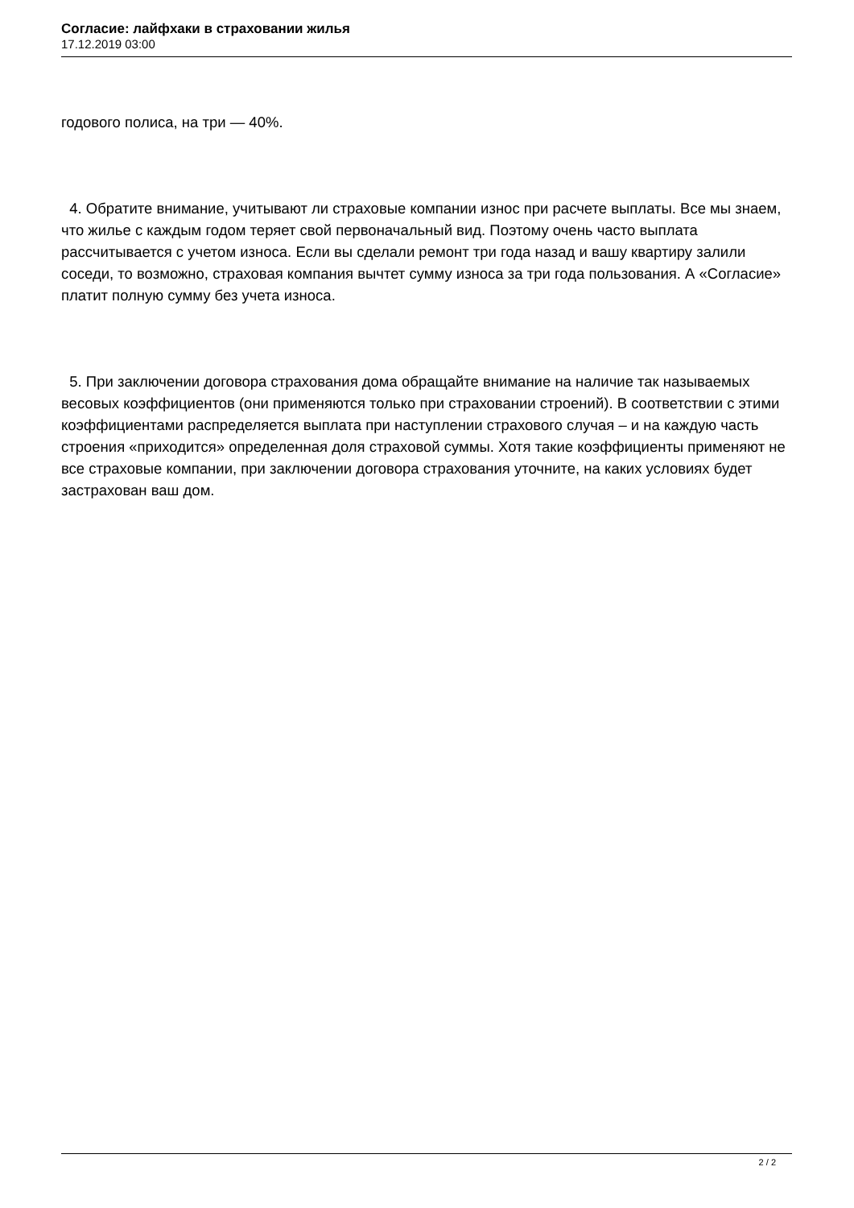Согласие: лайфхаки в страховании жилья
17.12.2019 03:00
годового полиса, на три — 40%.
4. Обратите внимание, учитывают ли страховые компании износ при расчете выплаты. Все мы знаем, что жилье с каждым годом теряет свой первоначальный вид. Поэтому очень часто выплата рассчитывается с учетом износа. Если вы сделали ремонт три года назад и вашу квартиру залили соседи, то возможно, страховая компания вычтет сумму износа за три года пользования. А «Согласие» платит полную сумму без учета износа.
5. При заключении договора страхования дома обращайте внимание на наличие так называемых весовых коэффициентов (они применяются только при страховании строений). В соответствии с этими коэффициентами распределяется выплата при наступлении страхового случая – и на каждую часть строения «приходится» определенная доля страховой суммы. Хотя такие коэффициенты применяют не все страховые компании, при заключении договора страхования уточните, на каких условиях будет застрахован ваш дом.
2 / 2